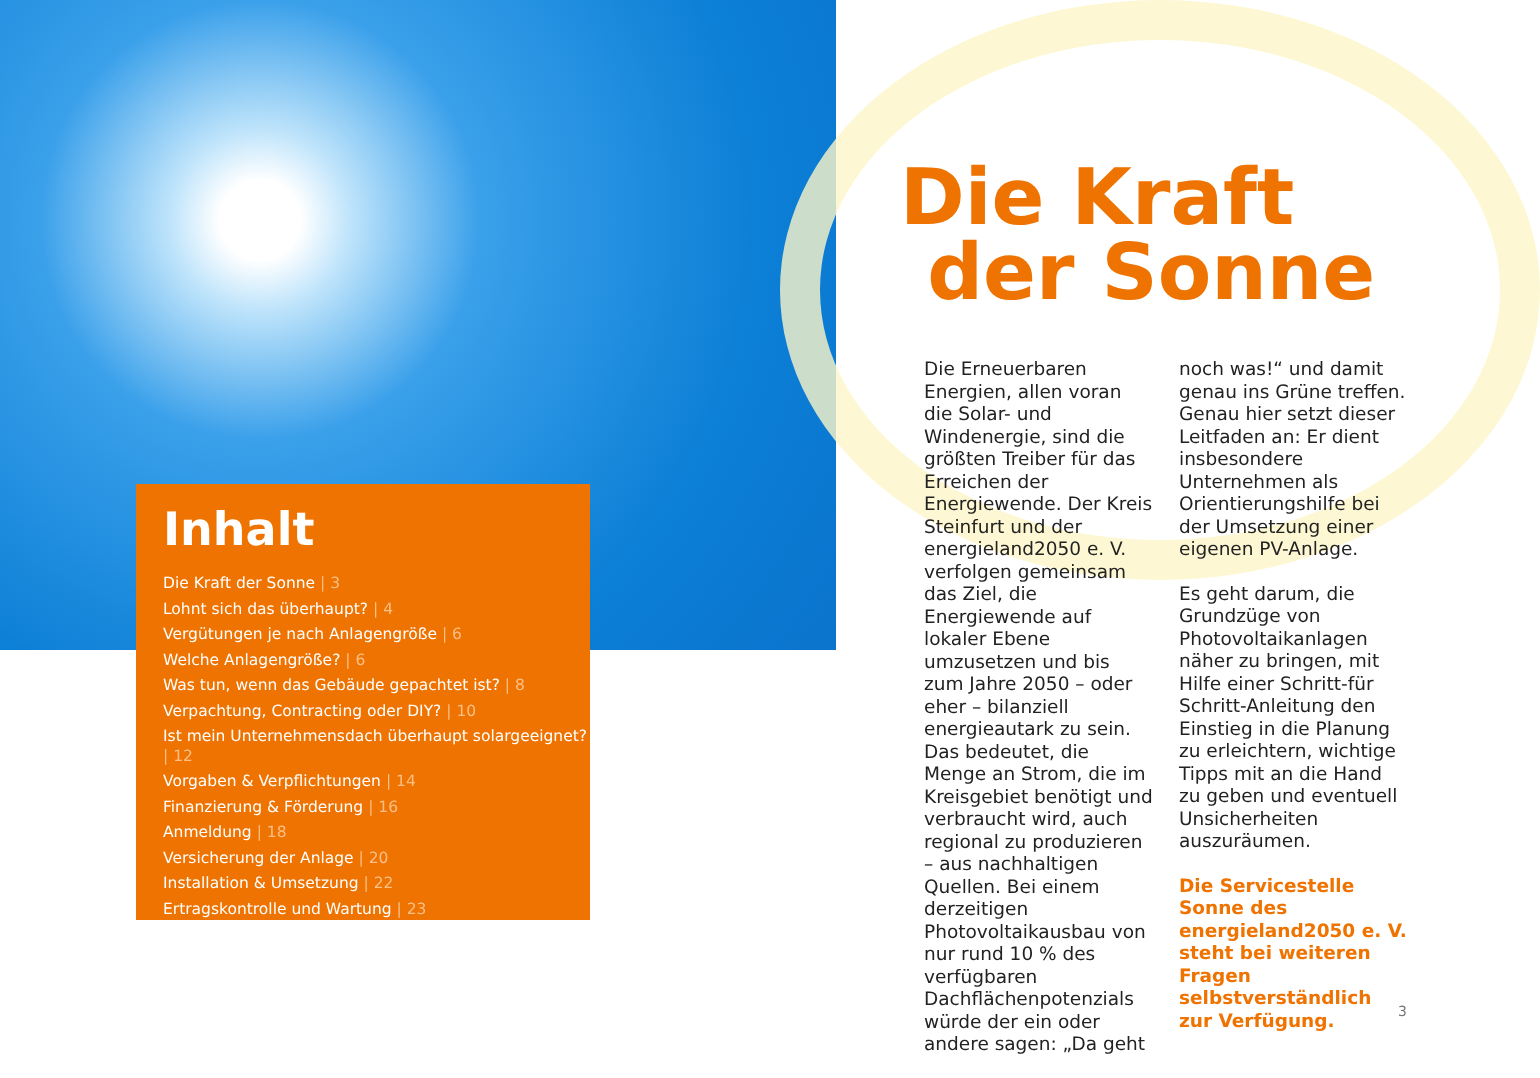Inhalt
Die Kraft der Sonne | 3
Lohnt sich das überhaupt? | 4
Vergütungen je nach Anlagengröße | 6
Welche Anlagengröße? | 6
Was tun, wenn das Gebäude gepachtet ist? | 8
Verpachtung, Contracting oder DIY? | 10
Ist mein Unternehmensdach überhaupt solargeeignet? | 12
Vorgaben & Verpflichtungen | 14
Finanzierung & Förderung | 16
Anmeldung | 18
Versicherung der Anlage | 20
Installation & Umsetzung | 22
Ertragskontrolle und Wartung | 23
Die Kraft
der Sonne
Die Erneuerbaren Energien, allen voran die Solar- und Windenergie, sind die größten Treiber für das Erreichen der Energiewende. Der Kreis Steinfurt und der energieland2050 e. V. verfolgen gemeinsam das Ziel, die Energiewende auf lokaler Ebene umzusetzen und bis zum Jahre 2050 – oder eher – bilanziell energieautark zu sein. Das bedeutet, die Menge an Strom, die im Kreisgebiet benötigt und verbraucht wird, auch regional zu produzieren – aus nachhaltigen Quellen. Bei einem derzeitigen Photovoltaikausbau von nur rund 10 % des verfügbaren Dachflächenpotenzials würde der ein oder andere sagen: „Da geht
noch was!“ und damit genau ins Grüne treffen. Genau hier setzt dieser Leitfaden an: Er dient insbesondere Unternehmen als Orientierungshilfe bei der Umsetzung einer eigenen PV-Anlage.
Es geht darum, die Grundzüge von Photovoltaikanlagen näher zu bringen, mit Hilfe einer Schritt-für Schritt-Anleitung den Einstieg in die Planung zu erleichtern, wichtige Tipps mit an die Hand zu geben und eventuell Unsicherheiten auszuräumen.
Die Servicestelle Sonne des energieland2050 e. V. steht bei weiteren Fragen selbstverständlich zur Verfügung.
3